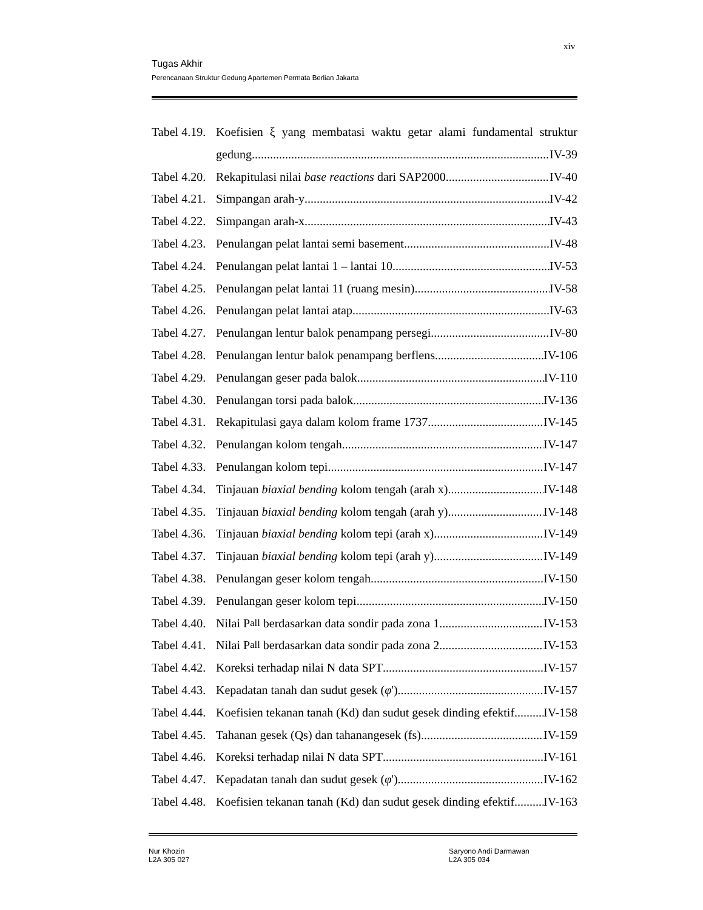xiv
Tugas Akhir
Perencanaan Struktur Gedung Apartemen Permata Berlian Jakarta
Tabel 4.19. Koefisien ξ yang membatasi waktu getar alami fundamental struktur
gedung IV-39
Tabel 4.20. Rekapitulasi nilai base reactions dari SAP2000 IV-40
Tabel 4.21. Simpangan arah-y IV-42
Tabel 4.22. Simpangan arah-x IV-43
Tabel 4.23. Penulangan pelat lantai semi basement IV-48
Tabel 4.24. Penulangan pelat lantai 1 – lantai 10 IV-53
Tabel 4.25. Penulangan pelat lantai 11 (ruang mesin) IV-58
Tabel 4.26. Penulangan pelat lantai atap IV-63
Tabel 4.27. Penulangan lentur balok penampang persegi IV-80
Tabel 4.28. Penulangan lentur balok penampang berflens IV-106
Tabel 4.29. Penulangan geser pada balok IV-110
Tabel 4.30. Penulangan torsi pada balok IV-136
Tabel 4.31. Rekapitulasi gaya dalam kolom frame 1737 IV-145
Tabel 4.32. Penulangan kolom tengah IV-147
Tabel 4.33. Penulangan kolom tepi IV-147
Tabel 4.34. Tinjauan biaxial bending kolom tengah (arah x) IV-148
Tabel 4.35. Tinjauan biaxial bending kolom tengah (arah y) IV-148
Tabel 4.36. Tinjauan biaxial bending kolom tepi (arah x) IV-149
Tabel 4.37. Tinjauan biaxial bending kolom tepi (arah y) IV-149
Tabel 4.38. Penulangan geser kolom tengah IV-150
Tabel 4.39. Penulangan geser kolom tepi IV-150
Tabel 4.40. Nilai P<sub>all</sub> berdasarkan data sondir pada zona 1 IV-153
Tabel 4.41. Nilai P<sub>all</sub> berdasarkan data sondir pada zona 2 IV-153
Tabel 4.42. Koreksi terhadap nilai N data SPT IV-157
Tabel 4.43. Kepadatan tanah dan sudut gesek (φ ') IV-157
Tabel 4.44. Koefisien tekanan tanah (Kd) dan sudut gesek dinding efektif IV-158
Tabel 4.45. Tahanan gesek (Qs) dan tahanangesek (fs) IV-159
Tabel 4.46. Koreksi terhadap nilai N data SPT IV-161
Tabel 4.47. Kepadatan tanah dan sudut gesek (φ ') IV-162
Tabel 4.48. Koefisien tekanan tanah (Kd) dan sudut gesek dinding efektif IV-163
Nur Khozin
L2A 305 027
Saryono Andi Darmawan
L2A 305 034